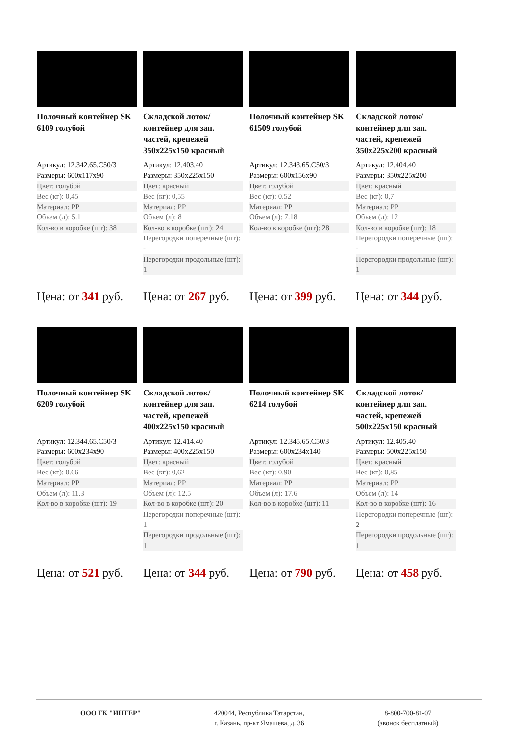Полочный контейнер SK 6109 голубой
Артикул: 12.342.65.C50/3
Размеры: 600x117x90
Цвет: голубой
Вес (кг): 0,45
Материал: PP
Объем (л): 5.1
Кол-во в коробке (шт): 38
Цена: от 341 руб.
Складской лоток/контейнер для зап. частей, крепежей 350x225x150 красный
Артикул: 12.403.40
Размеры: 350x225x150
Цвет: красный
Вес (кг): 0,55
Материал: PP
Объем (л): 8
Кол-во в коробке (шт): 24
Перегородки поперечные (шт): -
Перегородки продольные (шт): 1
Цена: от 267 руб.
Полочный контейнер SK 61509 голубой
Артикул: 12.343.65.C50/3
Размеры: 600x156x90
Цвет: голубой
Вес (кг): 0.52
Материал: PP
Объем (л): 7.18
Кол-во в коробке (шт): 28
Цена: от 399 руб.
Складской лоток/контейнер для зап. частей, крепежей 350x225x200 красный
Артикул: 12.404.40
Размеры: 350x225x200
Цвет: красный
Вес (кг): 0,7
Материал: PP
Объем (л): 12
Кол-во в коробке (шт): 18
Перегородки поперечные (шт): -
Перегородки продольные (шт): 1
Цена: от 344 руб.
Полочный контейнер SK 6209 голубой
Артикул: 12.344.65.C50/3
Размеры: 600x234x90
Цвет: голубой
Вес (кг): 0.66
Материал: PP
Объем (л): 11.3
Кол-во в коробке (шт): 19
Цена: от 521 руб.
Складской лоток/контейнер для зап. частей, крепежей 400x225x150 красный
Артикул: 12.414.40
Размеры: 400x225x150
Цвет: красный
Вес (кг): 0,62
Материал: PP
Объем (л): 12.5
Кол-во в коробке (шт): 20
Перегородки поперечные (шт): 1
Перегородки продольные (шт): 1
Цена: от 344 руб.
Полочный контейнер SK 6214 голубой
Артикул: 12.345.65.C50/3
Размеры: 600x234x140
Цвет: голубой
Вес (кг): 0,90
Материал: PP
Объем (л): 17.6
Кол-во в коробке (шт): 11
Цена: от 790 руб.
Складской лоток/контейнер для зап. частей, крепежей 500x225x150 красный
Артикул: 12.405.40
Размеры: 500x225x150
Цвет: красный
Вес (кг): 0,85
Материал: PP
Объем (л): 14
Кол-во в коробке (шт): 16
Перегородки поперечные (шт): 2
Перегородки продольные (шт): 1
Цена: от 458 руб.
ООО ГК "ИНТЕР" 420044, Республика Татарстан,
г. Казань, пр-кт Ямашева, д. 36
8-800-700-81-07
(звонок бесплатный)